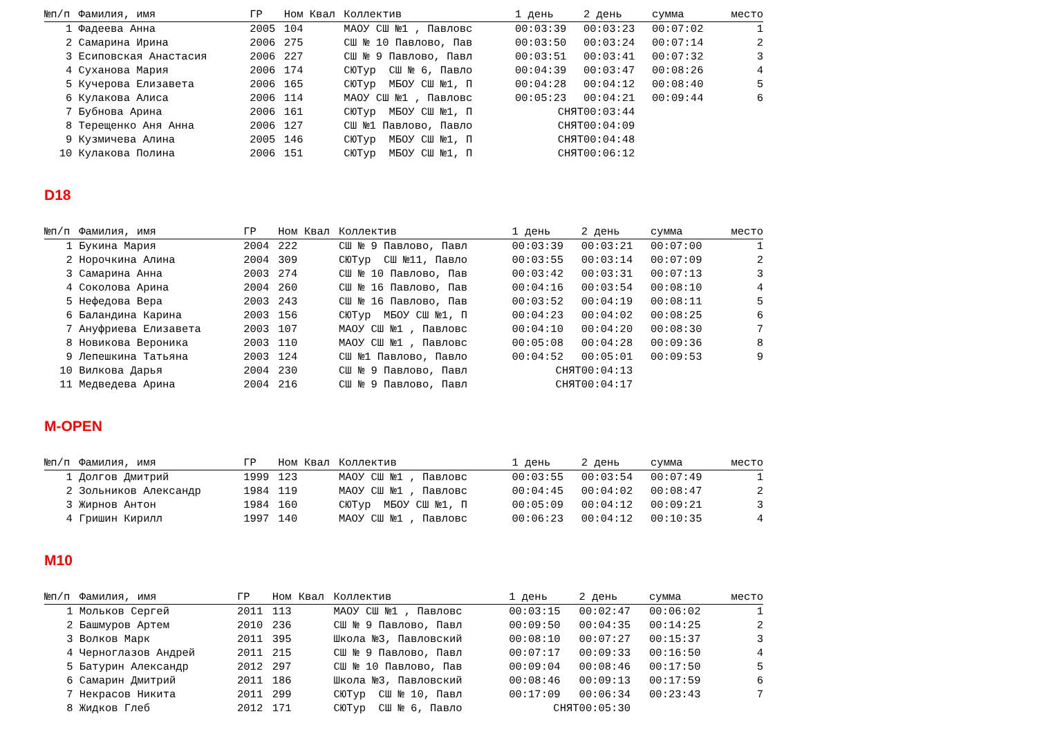| №п/п | Фамилия, имя | ГР | Ном | Квал | Коллектив | 1 день | 2 день | сумма | место |
| --- | --- | --- | --- | --- | --- | --- | --- | --- | --- |
| 1 | Фадеева Анна | 2005 | 104 | | МАОУ СШ №1 , Павловс | 00:03:39 | 00:03:23 | 00:07:02 | 1 |
| 2 | Самарина Ирина | 2006 | 275 | | СШ № 10 Павлово, Пав | 00:03:50 | 00:03:24 | 00:07:14 | 2 |
| 3 | Есиповская Анастасия | 2006 | 227 | | СШ № 9 Павлово, Павл | 00:03:51 | 00:03:41 | 00:07:32 | 3 |
| 4 | Суханова Мария | 2006 | 174 | | СЮТур СШ № 6, Павло | 00:04:39 | 00:03:47 | 00:08:26 | 4 |
| 5 | Кучерова Елизавета | 2006 | 165 | | СЮТур МБОУ СШ №1, П | 00:04:28 | 00:04:12 | 00:08:40 | 5 |
| 6 | Кулакова Алиса | 2006 | 114 | | МАОУ СШ №1 , Павловс | 00:05:23 | 00:04:21 | 00:09:44 | 6 |
| 7 | Бубнова Арина | 2006 | 161 | | СЮТур МБОУ СШ №1, П | СНЯТ | 00:03:44 | | |
| 8 | Терещенко Аня Анна | 2006 | 127 | | СШ №1 Павлово, Павло | СНЯТ | 00:04:09 | | |
| 9 | Кузмичева Алина | 2005 | 146 | | СЮТур МБОУ СШ №1, П | СНЯТ | 00:04:48 | | |
| 10 | Кулакова Полина | 2006 | 151 | | СЮТур МБОУ СШ №1, П | СНЯТ | 00:06:12 | | |
D18
| №п/п | Фамилия, имя | ГР | Ном | Квал | Коллектив | 1 день | 2 день | сумма | место |
| --- | --- | --- | --- | --- | --- | --- | --- | --- | --- |
| 1 | Букина Мария | 2004 | 222 | | СШ № 9 Павлово, Павл | 00:03:39 | 00:03:21 | 00:07:00 | 1 |
| 2 | Норочкина Алина | 2004 | 309 | | СЮТур СШ №11, Павло | 00:03:55 | 00:03:14 | 00:07:09 | 2 |
| 3 | Самарина Анна | 2003 | 274 | | СШ № 10 Павлово, Пав | 00:03:42 | 00:03:31 | 00:07:13 | 3 |
| 4 | Соколова Арина | 2004 | 260 | | СШ № 16 Павлово, Пав | 00:04:16 | 00:03:54 | 00:08:10 | 4 |
| 5 | Нефедова Вера | 2003 | 243 | | СШ № 16 Павлово, Пав | 00:03:52 | 00:04:19 | 00:08:11 | 5 |
| 6 | Баландина Карина | 2003 | 156 | | СЮТур МБОУ СШ №1, П | 00:04:23 | 00:04:02 | 00:08:25 | 6 |
| 7 | Ануфриева Елизавета | 2003 | 107 | | МАОУ СШ №1 , Павловс | 00:04:10 | 00:04:20 | 00:08:30 | 7 |
| 8 | Новикова Вероника | 2003 | 110 | | МАОУ СШ №1 , Павловс | 00:05:08 | 00:04:28 | 00:09:36 | 8 |
| 9 | Лепешкина Татьяна | 2003 | 124 | | СШ №1 Павлово, Павло | 00:04:52 | 00:05:01 | 00:09:53 | 9 |
| 10 | Вилкова Дарья | 2004 | 230 | | СШ № 9 Павлово, Павл | СНЯТ | 00:04:13 | | |
| 11 | Медведева Арина | 2004 | 216 | | СШ № 9 Павлово, Павл | СНЯТ | 00:04:17 | | |
M-OPEN
| №п/п | Фамилия, имя | ГР | Ном | Квал | Коллектив | 1 день | 2 день | сумма | место |
| --- | --- | --- | --- | --- | --- | --- | --- | --- | --- |
| 1 | Долгов Дмитрий | 1999 | 123 | | МАОУ СШ №1 , Павловс | 00:03:55 | 00:03:54 | 00:07:49 | 1 |
| 2 | Зольников Александр | 1984 | 119 | | МАОУ СШ №1 , Павловс | 00:04:45 | 00:04:02 | 00:08:47 | 2 |
| 3 | Жирнов Антон | 1984 | 160 | | СЮТур МБОУ СШ №1, П | 00:05:09 | 00:04:12 | 00:09:21 | 3 |
| 4 | Гришин Кирилл | 1997 | 140 | | МАОУ СШ №1 , Павловс | 00:06:23 | 00:04:12 | 00:10:35 | 4 |
M10
| №п/п | Фамилия, имя | ГР | Ном | Квал | Коллектив | 1 день | 2 день | сумма | место |
| --- | --- | --- | --- | --- | --- | --- | --- | --- | --- |
| 1 | Мольков Сергей | 2011 | 113 | | МАОУ СШ №1 , Павловс | 00:03:15 | 00:02:47 | 00:06:02 | 1 |
| 2 | Башмуров Артем | 2010 | 236 | | СШ № 9 Павлово, Павл | 00:09:50 | 00:04:35 | 00:14:25 | 2 |
| 3 | Волков Марк | 2011 | 395 | | Школа №3, Павловский | 00:08:10 | 00:07:27 | 00:15:37 | 3 |
| 4 | Черноглазов Андрей | 2011 | 215 | | СШ № 9 Павлово, Павл | 00:07:17 | 00:09:33 | 00:16:50 | 4 |
| 5 | Батурин Александр | 2012 | 297 | | СШ № 10 Павлово, Пав | 00:09:04 | 00:08:46 | 00:17:50 | 5 |
| 6 | Самарин Дмитрий | 2011 | 186 | | Школа №3, Павловский | 00:08:46 | 00:09:13 | 00:17:59 | 6 |
| 7 | Некрасов Никита | 2011 | 299 | | СЮТур СШ № 10, Павл | 00:17:09 | 00:06:34 | 00:23:43 | 7 |
| 8 | Жидков Глеб | 2012 | 171 | | СЮТур СШ № 6, Павло | СНЯТ | 00:05:30 | | |